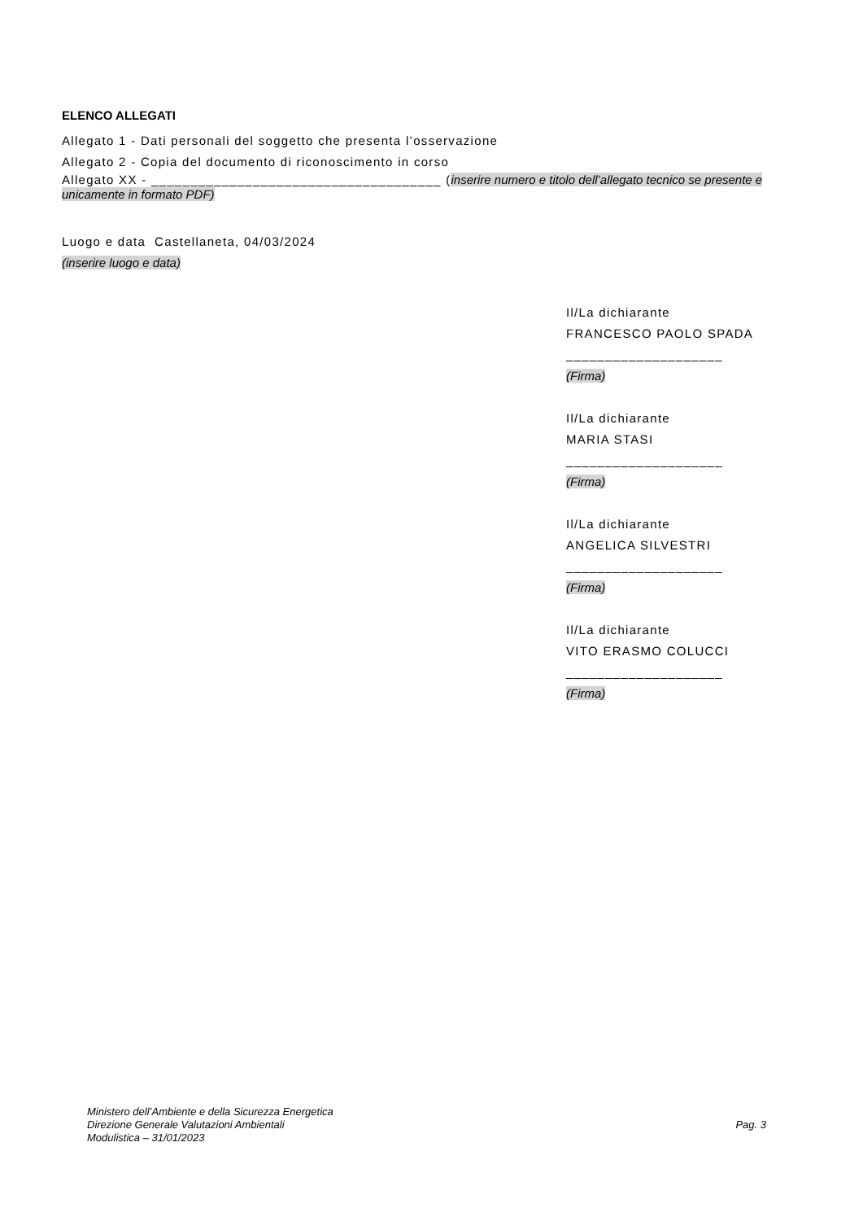ELENCO ALLEGATI
Allegato 1 - Dati personali del soggetto che presenta l’osservazione
Allegato 2 - Copia del documento di riconoscimento in corso
Allegato XX - _____________________________________ (inserire numero e titolo dell’allegato tecnico se presente e unicamente in formato PDF)
Luogo e data Castellaneta, 04/03/2024
(inserire luogo e data)
Il/La dichiarante
FRANCESCO PAOLO SPADA
____________________
(Firma)
Il/La dichiarante
MARIA STASI
____________________
(Firma)
Il/La dichiarante
ANGELICA SILVESTRI
____________________
(Firma)
Il/La dichiarante
VITO ERASMO COLUCCI
____________________
(Firma)
Ministero dell’Ambiente e della Sicurezza Energetica
Direzione Generale Valutazioni Ambientali
Modulistica – 31/01/2023
Pag. 3